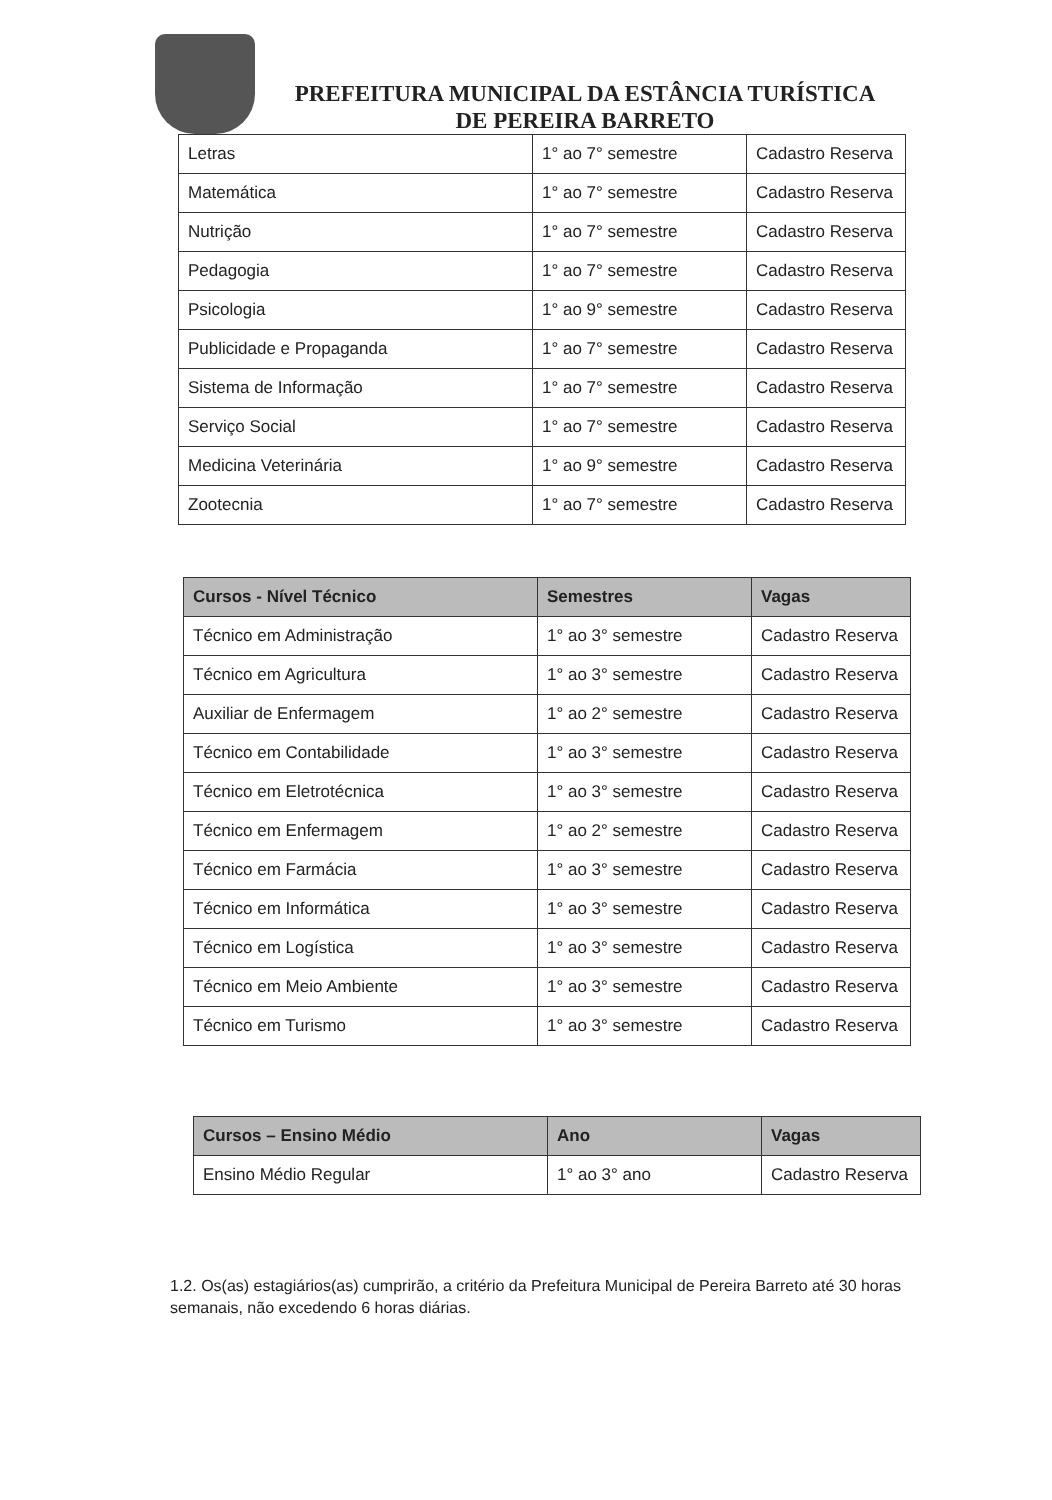PREFEITURA MUNICIPAL DA ESTÂNCIA TURÍSTICA
DE PEREIRA BARRETO
| Letras | 1° ao 7° semestre | Cadastro Reserva |
| Matemática | 1° ao 7° semestre | Cadastro Reserva |
| Nutrição | 1° ao 7° semestre | Cadastro Reserva |
| Pedagogia | 1° ao 7° semestre | Cadastro Reserva |
| Psicologia | 1° ao 9° semestre | Cadastro Reserva |
| Publicidade e Propaganda | 1° ao 7° semestre | Cadastro Reserva |
| Sistema de Informação | 1° ao 7° semestre | Cadastro Reserva |
| Serviço Social | 1° ao 7° semestre | Cadastro Reserva |
| Medicina Veterinária | 1° ao 9° semestre | Cadastro Reserva |
| Zootecnia | 1° ao 7° semestre | Cadastro Reserva |
| Cursos - Nível Técnico | Semestres | Vagas |
| --- | --- | --- |
| Técnico em Administração | 1° ao 3° semestre | Cadastro Reserva |
| Técnico em Agricultura | 1° ao 3° semestre | Cadastro Reserva |
| Auxiliar de Enfermagem | 1° ao 2° semestre | Cadastro Reserva |
| Técnico em Contabilidade | 1° ao 3° semestre | Cadastro Reserva |
| Técnico em Eletrotécnica | 1° ao 3° semestre | Cadastro Reserva |
| Técnico em Enfermagem | 1° ao 2° semestre | Cadastro Reserva |
| Técnico em Farmácia | 1° ao 3° semestre | Cadastro Reserva |
| Técnico em Informática | 1° ao 3° semestre | Cadastro Reserva |
| Técnico em Logística | 1° ao 3° semestre | Cadastro Reserva |
| Técnico em Meio Ambiente | 1° ao 3° semestre | Cadastro Reserva |
| Técnico em Turismo | 1° ao 3° semestre | Cadastro Reserva |
| Cursos – Ensino Médio | Ano | Vagas |
| --- | --- | --- |
| Ensino Médio Regular | 1° ao 3° ano | Cadastro Reserva |
1.2. Os(as) estagiários(as) cumprirão, a critério da Prefeitura Municipal de Pereira Barreto até 30 horas semanais, não excedendo 6 horas diárias.